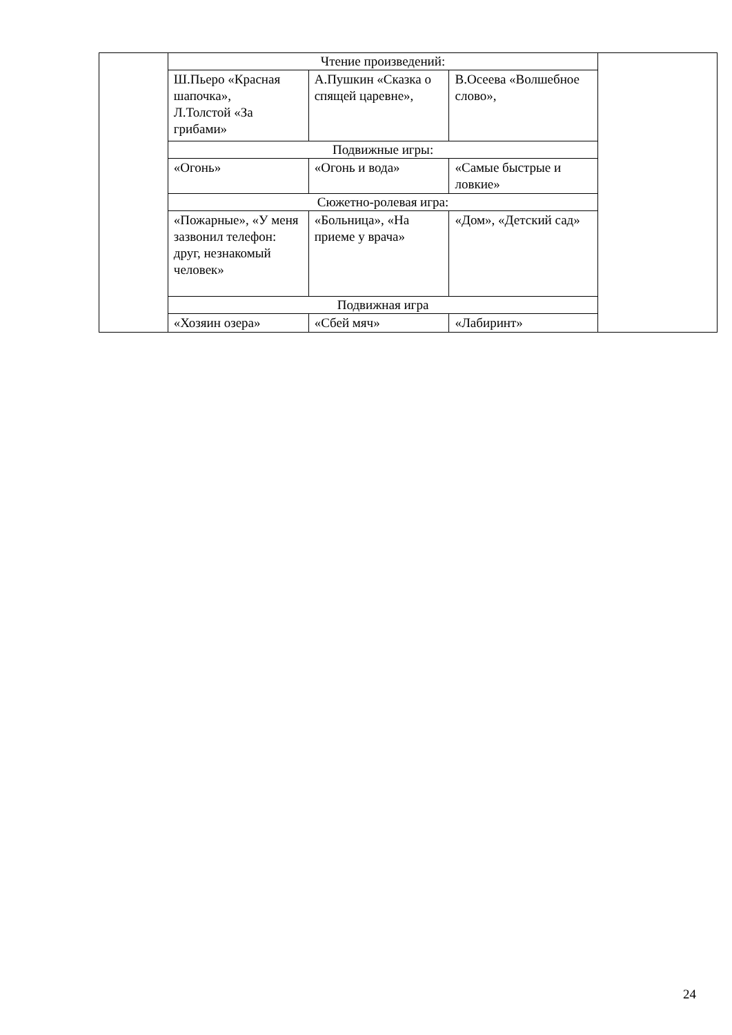| | Чтение произведений: | | | |
| | Ш.Пьеро «Красная шапочка», Л.Толстой «За грибами» | А.Пушкин «Сказка о спящей царевне», | В.Осеева «Волшебное слово», | |
| | Подвижные игры: | | | |
| | «Огонь» | «Огонь и вода» | «Самые быстрые и ловкие» | |
| | Сюжетно-ролевая игра: | | | |
| | «Пожарные», «У меня зазвонил телефон: друг, незнакомый человек» | «Больница», «На приеме у врача» | «Дом», «Детский сад» | |
| | Подвижная игра | | | |
| | «Хозяин озера» | «Сбей мяч» | «Лабиринт» | |
24